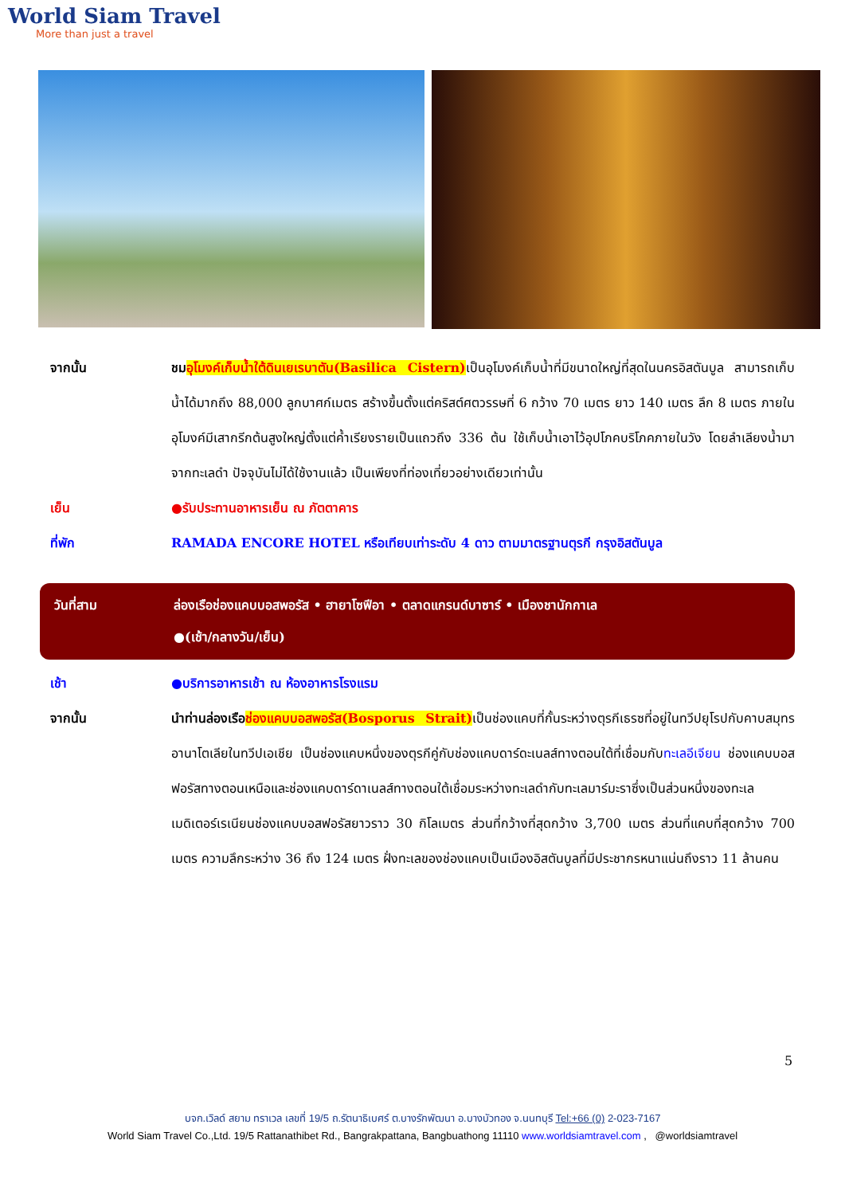World Siam Travel
More than just a travel
จากนั้น ชม อุโมงค์เก็บน้ำใต้ดินเยเรบาตัน(Basilica Cistern) เป็นอุโมงค์เก็บน้ำที่มีขนาดใหญ่ที่สุดในนครอิสตันบูล สามารถเก็บน้ำได้มากถึง 88,000 ลูกบาศก์เมตร สร้างขึ้นตั้งแต่คริสต์ศตวรรษที่ 6 กว้าง 70 เมตร ยาว 140 เมตร ลึก 8 เมตร ภายในอุโมงค์มีเสากรีกต้นสูงใหญ่ตั้งแต่ค้ำเรียงรายเป็นแถวถึง 336 ต้น ใช้เก็บน้ำเอาไว้อุปโภคบริโภคภายในวัง โดยลำเลียงน้ำมาจากทะเลดำ ปัจจุบันไม่ได้ใช้งานแล้ว เป็นเพียงที่ท่องเที่ยวอย่างเดียวเท่านั้น
เย็น ●รับประทานอาหารเย็น ณ ภัตตาคาร
ที่พัก RAMADA ENCORE HOTEL หรือเทียบเท่าระดับ 4 ดาว ตามมาตรฐานตุรกี กรุงอิสตันบูล
วันที่สาม ล่องเรือช่องแคบบอสพอรัส • ฮายาโซฟีอา • ตลาดแกรนด์บาซาร์ • เมืองชานักกาเล
●(เช้า/กลางวัน/เย็น)
เช้า ●บริการอาหารเช้า ณ ห้องอาหารโรงแรม
จากนั้น นำท่านล่องเรือ ช่องแคบบอสพอรัส(Bosporus Strait) เป็นช่องแคบที่กั้นระหว่างตุรกีเธรซที่อยู่ในทวีปยุโรปกับคาบสมุทรอานาโตเลียในทวีปเอเชีย เป็นช่องแคบหนึ่งของตุรกีคู่กับช่องแคบดาร์ดะเนลส์ทางตอนใต้ที่เชื่อมกับทะเลอีเจียน ช่องแคบบอสฟอรัสทางตอนเหนือและช่องแคบดาร์ดาเนลส์ทางตอนใต้เชื่อมระหว่างทะเลดำกับทะเลมาร์มะราซึ่งเป็นส่วนหนึ่งของทะเลเมดิเตอร์เรเนียนช่องแคบบอสฟอรัสยาวราว 30 กิโลเมตร ส่วนที่กว้างที่สุดกว้าง 3,700 เมตร ส่วนที่แคบที่สุดกว้าง 700 เมตร ความลึกระหว่าง 36 ถึง 124 เมตร ฝั่งทะเลของช่องแคบเป็นเมืองอิสตันบูลที่มีประชากรหนาแน่นถึงราว 11 ล้านคน
5
บจก.เวิลด์ สยาม ทราเวล เลขที่ 19/5 ถ.รัตนาธิเบศร์ ต.บางรักพัฒนา อ.บางบัวทอง จ.นนทบุรี Tel:+66 (0) 2-023-7167
World Siam Travel Co.,Ltd. 19/5 Rattanathibet Rd., Bangrakpattana, Bangbuathong 11110 www.worldsiamtravel.com , @worldsiamtravel